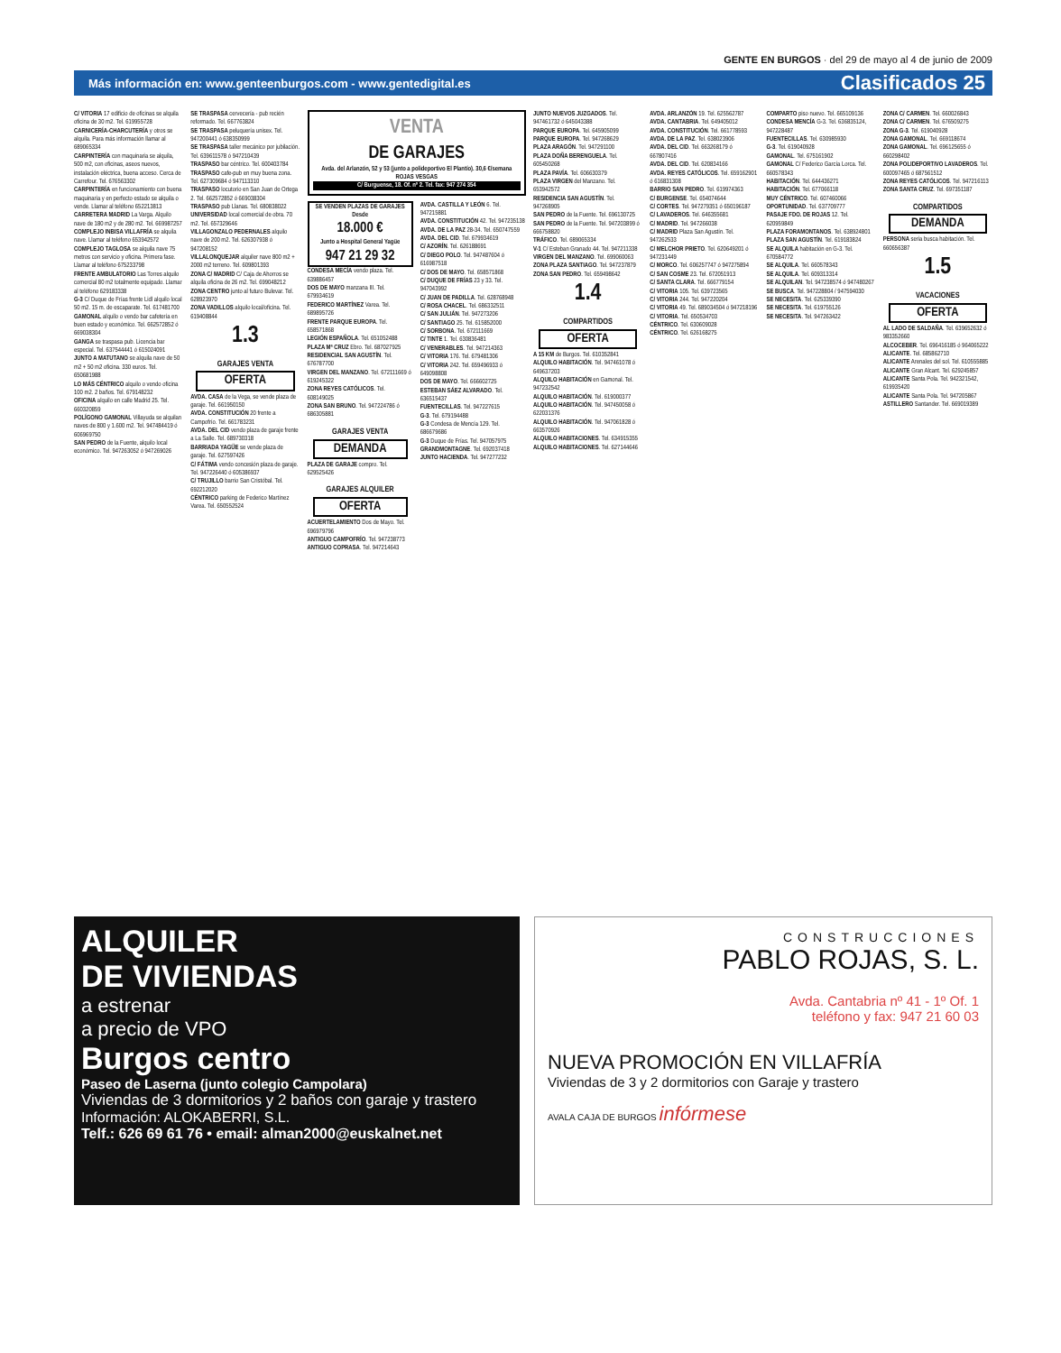GENTE EN BURGOS · del 29 de mayo al 4 de junio de 2009
Más información en: www.genteenburgos.com - www.gentedigital.es Clasificados 25
C/ VITORIA 17 edificio de oficinas se alquila oficina de 30 m2. Tel. 619955728
CARNICERÍA-CHARCUTERÍA y otros se alquila. Para más información llamar al 689065334
CARPINTERÍA con maquinaria se alquila, 500 m2, con oficinas, aseos nuevos, instalación eléctrica, buena acceso. Cerca de Carrefour. Tel. 676563302
CARPINTERÍA en funcionamiento con buena maquinaria y en perfecto estado se alquila o vende. Llamar al teléfono 652213813
CARRETERA MADRID La Varga. Alquilo nave de 180 m2 y de 280 m2. Tel. 669987257
COMPLEJO INBISA VILLAFRÍA se alquila nave. Llamar al teléfono 653942572
COMPLEJO TAGLOSA se alquila nave 75 metros con servicio y oficina. Primera fase. Llamar al teléfono 675233798
FRENTE AMBULATORIO Las Torres alquilo comercial 80 m2 totalmente equipado. Llamar al teléfono 629183338
G-3 C/ Duque de Frías frente Lidl alquilo local 50 m2. 15 m. de escaparate. Tel. 617481700
GAMONAL alquilo o vendo bar cafetería en buen estado y económico. Tel. 662572852 ó 669038304
GANGA se traspasa pub. Licencia bar especial. Tel. 637544441 ó 615024091
JUNTO A MATUTANO se alquila nave de 50 m2 + 50 m2 oficina. 330 euros. Tel. 650681988
LO MÁS CÉNTRICO alquilo o vendo oficina 100 m2. 2 baños. Tel. 679148232
OFICINA alquilo en calle Madrid 25. Tel. 660320859
POLÍGONO GAMONAL Villayuda se alquilan naves de 800 y 1.600 m2. Tel. 947484419 ó 606969750
SAN PEDRO de la Fuente, alquilo local económico. Tel. 947263052 ó 947269026
SE TRASPASA cervecería - pub recién reformado. Tel. 667763824
SE TRASPASA peluquería unisex. Tel. 947200441 ó 638350999
SE TRASPASA taller mecánico por jubilación. Tel. 639611578 ó 947210439
TRASPASO bar céntrico. Tel. 600403784
TRASPASO cafe-pub en muy buena zona. Tel. 627309684 ó 947113310
TRASPASO locutorio en San Juan de Ortega 2. Tel. 662572852 ó 669038304
TRASPASO pub Llanas. Tel. 680838022
UNIVERSIDAD local comercial de obra. 70 m2. Tel. 657329646
VILLAGONZALO PEDERNALES alquilo nave de 200 m2. Tel. 626307938 ó 947208152
VILLALONQUEJAR alquiler nave 800 m2 + 2000 m2 terreno. Tel. 609801393
ZONA C/ MADRID C/ Caja de Ahorros se alquila oficina de 26 m2. Tel. 699048212
ZONA CENTRO junto al futuro Bulevar. Tel. 628923970
ZONA VADILLOS alquilo local/oficina. Tel. 619408844
1.3
GARAJES VENTA
OFERTA
AVDA. CASA de la Vega, se vende plaza de garaje. Tel. 661950150
AVDA. CONSTITUCIÓN 20 frente a Campofrío. Tel. 661783231
AVDA. DEL CID vendo plaza de garaje frente a La Salle. Tel. 689730318
BARRIADA YAGÜE se vende plaza de garaje. Tel. 627597426
C/ FÁTIMA vendo concesión plaza de garaje. Tel. 947226440 ó 605386937
C/ TRUJILLO barrio San Cristóbal. Tel. 692212020
CÉNTRICO parking de Federico Martínez Varea. Tel. 650552524
VENTA
DE GARAJES
Avda. del Arlanzón, 52 y 53 (junto a polideportivo El Plantío). 30,6 €/semana
ROJAS VESGAS
C/ Burguense, 18. Of. nº 2. Tel. fax: 947 274 354
SE VENDEN PLAZAS DE GARAJES
Desde
18.000 €
Junto a Hospital General Yagüe
947 21 29 32
CONDESA MECÍA vendo plaza. Tel. 639886457
DOS DE MAYO manzana III. Tel. 679934619
FEDERICO MARTÍNEZ Varea. Tel. 689895726
FRENTE PARQUE EUROPA. Tel. 658571868
LEGIÓN ESPAÑOLA. Tel. 651052488
PLAZA Mª CRUZ Ebro. Tel. 687027925
RESIDENCIAL SAN AGUSTÍN. Tel. 676787700
VIRGEN DEL MANZANO. Tel. 672111669 ó 619245322
ZONA REYES CATÓLICOS. Tel. 608149025
ZONA SAN BRUNO. Tel. 947224786 ó 686305881
GARAJES VENTA
DEMANDA
PLAZA DE GARAJE compro. Tel. 629525426
GARAJES ALQUILER
OFERTA
ACUERTELAMIENTO Dos de Mayo. Tel. 696979796
ANTIGUO CAMPOFRÍO. Tel. 947238773
ANTIGUO COPRASA. Tel. 947214643
AVDA. CASTILLA Y LEÓN 6. Tel. 947215881
AVDA. CONSTITUCIÓN 42. Tel. 947235138
AVDA. DE LA PAZ 28-34. Tel. 650747559
AVDA. DEL CID. Tel. 679934619
C/ AZORÍN. Tel. 626188691
C/ DIEGO POLO. Tel. 947487604 ó 616987518
C/ DOS DE MAYO. Tel. 658571868
C/ DUQUE DE FRÍAS 23 y 33. Tel. 947043992
C/ JUAN DE PADILLA. Tel. 628768948
C/ ROSA CHACEL. Tel. 686332511
C/ SAN JULIÁN. Tel. 947273206
C/ SANTIAGO 25. Tel. 615852000
C/ SORBONA. Tel. 672111669
C/ TINTE 1. Tel. 630836481
C/ VENERABLES. Tel. 947214363
C/ VITORIA 176. Tel. 679481306
C/ VITORIA 242. Tel. 659496933 ó 649098808
DOS DE MAYO. Tel. 666602725
ESTEBAN SÁEZ ALVARADO. Tel. 636515437
FUENTECILLAS. Tel. 947227615
G-3. Tel. 679194488
G-3 Condesa de Mencía 129. Tel. 686679686
G-3 Duque de Frías. Tel. 947057975
GRANDMONTAGNE. Tel. 692037418
JUNTO HACIENDA. Tel. 947277232
JUNTO NUEVOS JUZGADOS. Tel. 947461732 ó 645043388
PARQUE EUROPA. Tel. 645905099
PARQUE EUROPA. Tel. 947268629
PLAZA ARAGÓN. Tel. 947291100
PLAZA DOÑA BERENGUELA. Tel. 605450268
PLAZA PAVÍA. Tel. 606630379
PLAZA VIRGEN del Manzano. Tel. 653942572
RESIDENCIA SAN AGUSTÍN. Tel. 947268905
SAN PEDRO de la Fuente. Tel. 696130725
SAN PEDRO de la Fuente. Tel. 947203899 ó 666758820
TRÁFICO. Tel. 689065334
V-1 C/ Esteban Granado 44. Tel. 947211338
VIRGEN DEL MANZANO. Tel. 699060063
ZONA PLAZA SANTIAGO. Tel. 947237879
ZONA SAN PEDRO. Tel. 659498642
1.4
COMPARTIDOS
OFERTA
A 15 KM de Burgos. Tel. 610352841
ALQUILO HABITACIÓN. Tel. 947461078 ó 649637203
ALQUILO HABITACIÓN en Gamonal. Tel. 947232542
ALQUILO HABITACIÓN. Tel. 619000377
ALQUILO HABITACIÓN. Tel. 947450058 ó 622031376
ALQUILO HABITACIÓN. Tel. 947061828 ó 663570926
ALQUILO HABITACIONES. Tel. 634915355
ALQUILO HABITACIONES. Tel. 627144646
AVDA. ARLANZÓN 19. Tel. 625562787
AVDA. CANTABRIA. Tel. 649405012
AVDA. CONSTITUCIÓN. Tel. 661778593
AVDA. DE LA PAZ. Tel. 638023906
AVDA. DEL CID. Tel. 663268179 ó 667807416
AVDA. DEL CID. Tel. 620834166
AVDA. REYES CATÓLICOS. Tel. 659162901 ó 616831308
BARRIO SAN PEDRO. Tel. 619974363
C/ BURGENSE. Tel. 654074644
C/ CORTES. Tel. 947279351 ó 650196187
C/ LAVADEROS. Tel. 646355681
C/ MADRID. Tel. 947266038
C/ MADRID Plaza San Agustín. Tel. 947262533
C/ MELCHOR PRIETO. Tel. 620649201 ó 947231449
C/ MORCO. Tel. 606257747 ó 947275894
C/ SAN COSME 23. Tel. 672051913
C/ SANTA CLARA. Tel. 666779154
C/ VITORIA 105. Tel. 639723565
C/ VITORIA 244. Tel. 947220204
C/ VITORIA 49. Tel. 689034504 ó 947218196
C/ VITORIA. Tel. 650534703
CÉNTRICO. Tel. 630609028
CÉNTRICO. Tel. 626168275
COMPARTO piso nuevo. Tel. 665109136
CONDESA MENCÍA G-3. Tel. 636835124, 947228487
FUENTECILLAS. Tel. 630985930
G-3. Tel. 619040928
GAMONAL. Tel. 675161902
GAMONAL C/ Federico García Lorca. Tel. 660578343
HABITACIÓN. Tel. 644436271
HABITACIÓN. Tel. 677066118
MUY CÉNTRICO. Tel. 607460066
OPORTUNIDAD. Tel. 637709777
PASAJE FDO. DE ROJAS 12. Tel. 620959849
PLAZA FORAMONTANOS. Tel. 638924801
PLAZA SAN AGUSTÍN. Tel. 619183824
SE ALQUILA habitación en G-3. Tel. 670584772
SE ALQUILA. Tel. 660578343
SE ALQUILA. Tel. 609313314
SE ALQUILAN. Tel. 947238574 ó 947480267
SE BUSCA. Tel. 947228804 / 947594030
SE NECESITA. Tel. 625339390
SE NECESITA. Tel. 619755126
SE NECESITA. Tel. 947263422
ZONA C/ CARMEN. Tel. 660026843
ZONA C/ CARMEN. Tel. 676509275
ZONA G-3. Tel. 619040928
ZONA GAMONAL. Tel. 669118674
ZONA GAMONAL. Tel. 696125655 ó 660298402
ZONA POLIDEPORTIVO LAVADEROS. Tel. 600097465 ó 687561512
ZONA REYES CATÓLICOS. Tel. 947216113
ZONA SANTA CRUZ. Tel. 697351187
COMPARTIDOS
DEMANDA
PERSONA seria busca habitación. Tel. 660656387
1.5
VACACIONES
OFERTA
AL LADO DE SALDAÑA. Tel. 639652632 ó 983352660
ALCOCEBER. Tel. 696416185 ó 964065222
ALICANTE. Tel. 685862710
ALICANTE Arenales del sol. Tel. 610555885
ALICANTE Gran Alcant. Tel. 629245857
ALICANTE Santa Pola. Tel. 942321542, 619935420
ALICANTE Santa Pola. Tel. 947205867
ASTILLERO Santander. Tel. 669019389
ALQUILER
DE VIVIENDAS
a estrenar
a precio de VPO
Burgos centro
Paseo de Laserna (junto colegio Campolara)
Viviendas de 3 dormitorios y 2 baños con garaje y trastero
Información: ALOKABERRI, S.L.
Telf.: 626 69 61 76 • email: alman2000@euskalnet.net
CONSTRUCCIONES
PABLO ROJAS, S. L.
Avda. Cantabria nº 41 - 1º Of. 1
teléfono y fax: 947 21 60 03
NUEVA PROMOCIÓN EN VILLAFRÍA
Viviendas de 3 y 2 dormitorios con Garaje y trastero
AVALA CAJA DE BURGOS infórmese